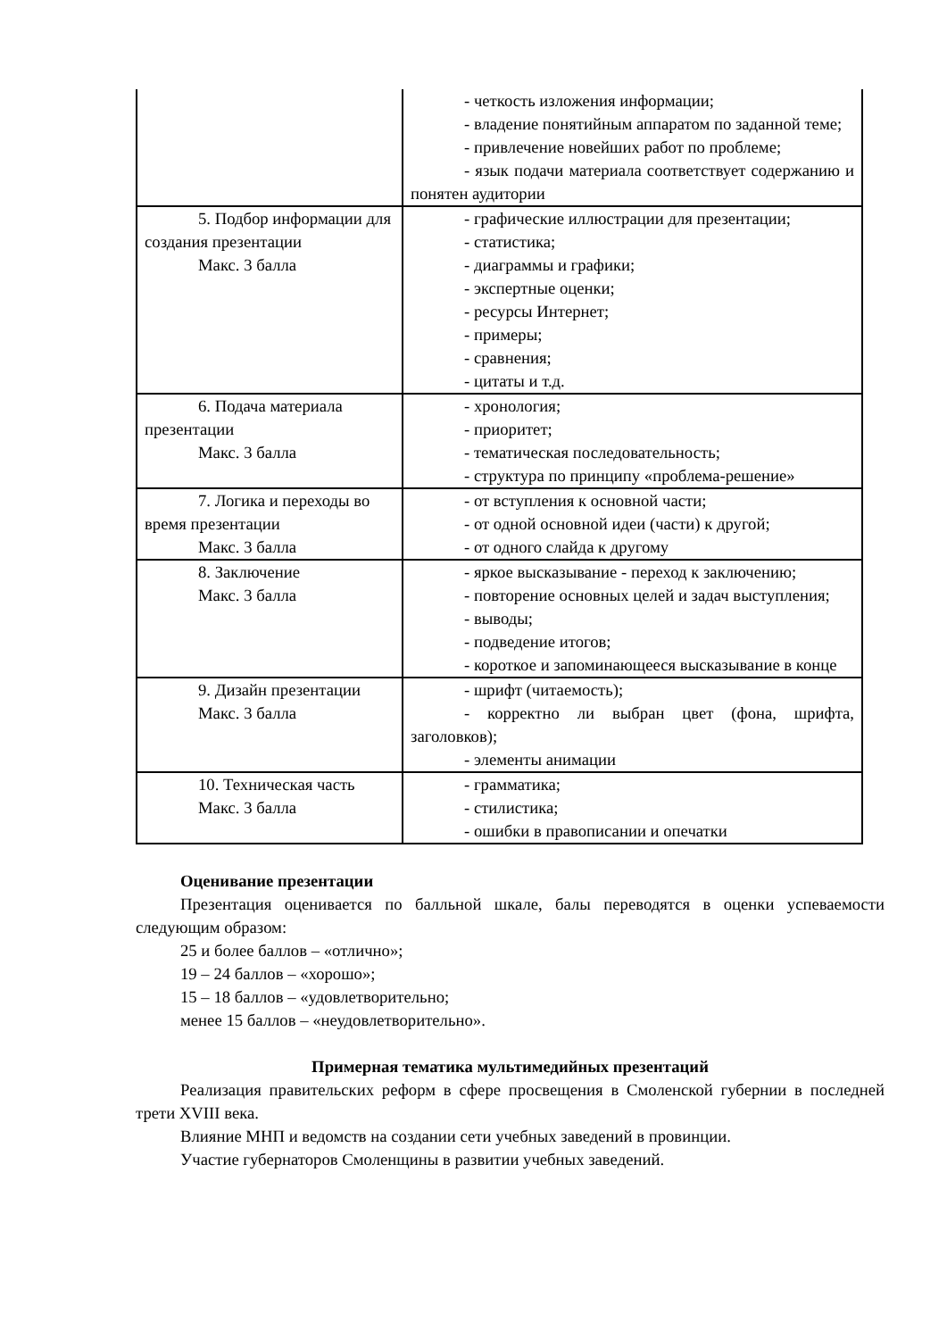| | - четкость изложения информации; - владение понятийным аппаратом по заданной теме; - привлечение новейших работ по проблеме; - язык подачи материала соответствует содержанию и понятен аудитории |
| 5. Подбор информации для создания презентации Макс. 3 балла | - графические иллюстрации для презентации; - статистика; - диаграммы и графики; - экспертные оценки; - ресурсы Интернет; - примеры; - сравнения; - цитаты и т.д. |
| 6. Подача материала презентации Макс. 3 балла | - хронология; - приоритет; - тематическая последовательность; - структура по принципу «проблема-решение» |
| 7. Логика и переходы во время презентации Макс. 3 балла | - от вступления к основной части; - от одной основной идеи (части) к другой; - от одного слайда к другому |
| 8. Заключение Макс. 3 балла | - яркое высказывание - переход к заключению; - повторение основных целей и задач выступления; - выводы; - подведение итогов; - короткое и запоминающееся высказывание в конце |
| 9. Дизайн презентации Макс. 3 балла | - шрифт (читаемость); - корректно ли выбран цвет (фона, шрифта, заголовков); - элементы анимации |
| 10. Техническая часть Макс. 3 балла | - грамматика; - стилистика; - ошибки в правописании и опечатки |
Оценивание презентации
Презентация оценивается по балльной шкале, балы переводятся в оценки успеваемости следующим образом:
25 и более баллов – «отлично»;
19 – 24 баллов – «хорошо»;
15 – 18 баллов – «удовлетворительно;
менее 15 баллов – «неудовлетворительно».
Примерная тематика мультимедийных презентаций
Реализация правительских реформ в сфере просвещения в Смоленской губернии в последней трети XVIII века.
Влияние МНП и ведомств на создании сети учебных заведений в провинции.
Участие губернаторов Смоленщины в развитии учебных заведений.